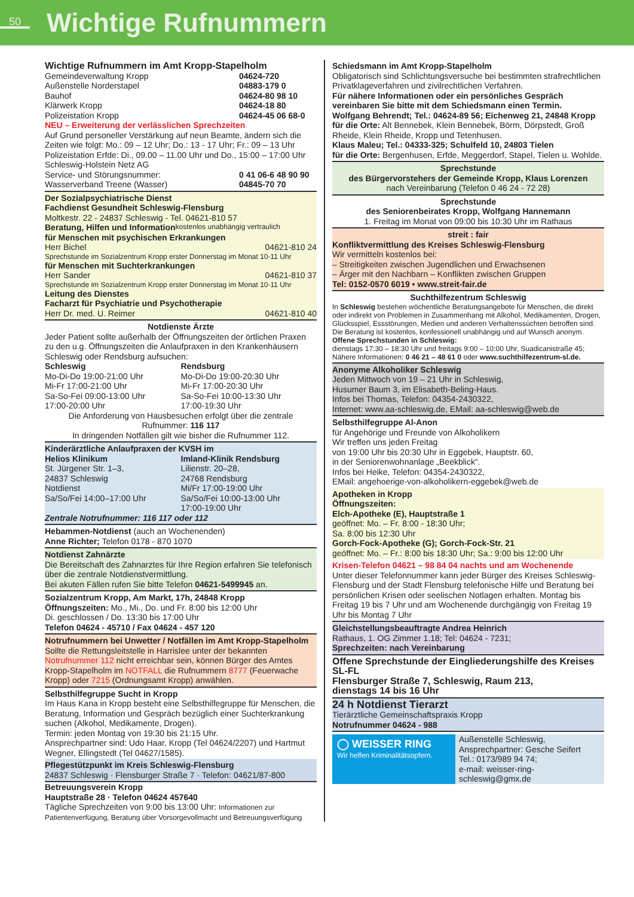50
Wichtige Rufnummern
Wichtige Rufnummern im Amt Kropp-Stapelholm
Gemeindeverwaltung Kropp 04624-720
Außenstelle Norderstapel 04883-179 0
Bauhof 04624-80 98 10
Klärwerk Kropp 04624-18 80
Polizeistation Kropp 04624-45 06 68-0
NEU – Erweiterung der verlässlichen Sprechzeiten
Auf Grund personeller Verstärkung auf neun Beamte, ändern sich die Zeiten wie folgt: Mo.: 09 – 12 Uhr; Do.: 13 - 17 Uhr; Fr.: 09 – 13 Uhr
Polizeistation Erfde: Di., 09.00 – 11.00 Uhr und Do., 15:00 – 17:00 Uhr
Schleswig-Holstein Netz AG
Service- und Störungsnummer: 0 41 06-6 48 90 90
Wasserverband Treene (Wasser) 04845-70 70
Der Sozialpsychiatrische Dienst
Fachdienst Gesundheit Schleswig-Flensburg
Moltkestr. 22 - 24837 Schleswig - Tel. 04621-810 57
Beratung, Hilfen und Information kostenlos unabhängig vertraulich
für Menschen mit psychischen Erkrankungen
Herr Bichel 04621-810 24
Sprechstunde im Sozialzentrum Kropp erster Donnerstag im Monat 10-11 Uhr
für Menschen mit Suchterkrankungen
Herr Sander 04621-810 37
Sprechstunde im Sozialzentrum Kropp erster Donnerstag im Monat 10-11 Uhr
Leitung des Dienstes
Facharzt für Psychiatrie und Psychotherapie
Herr Dr. med. U. Reimer 04621-810 40
Notdienste Ärzte
Jeder Patient sollte außerhalb der Öffnungszeiten der örtlichen Praxen zu den u.g. Öffnungszeiten die Anlaufpraxen in den Krankenhäusern Schleswig oder Rendsburg aufsuchen:
Schleswig
Mo-Di-Do 19:00-21:00 Uhr
Mi-Fr 17:00-21:00 Uhr
Sa-So-Fei 09:00-13:00 Uhr
17:00-20:00 Uhr
Rendsburg
Mo-Di-Do 19:00-20:30 Uhr
Mi-Fr 17:00-20:30 Uhr
Sa-So-Fei 10:00-13:30 Uhr
17:00-19:30 Uhr
Die Anforderung von Hausbesuchen erfolgt über die zentrale Rufnummer: 116 117
In dringenden Notfällen gilt wie bisher die Rufnummer 112.
Kinderärztliche Anlaufpraxen der KVSH im
Helios Klinikum
St. Jürgener Str. 1–3,
24837 Schleswig
Notdienst
Sa/So/Fei 14:00–17:00 Uhr
Imland-Klinik Rendsburg
Lilienstr. 20–28,
24768 Rendsburg
Mi/Fr 17:00-19:00 Uhr
Sa/So/Fei 10:00-13:00 Uhr
17:00-19:00 Uhr
Zentrale Notrufnummer: 116 117 oder 112
Hebammen-Notdienst (auch an Wochenenden)
Anne Richter; Telefon 0178 - 870 1070
Notdienst Zahnärzte
Die Bereitschaft des Zahnarztes für Ihre Region erfahren Sie telefonisch über die zentrale Notdienstvermittlung.
Bei akuten Fällen rufen Sie bitte Telefon 04621-5499945 an.
Sozialzentrum Kropp, Am Markt, 17h, 24848 Kropp
Öffnungszeiten: Mo., Mi., Do. und Fr. 8:00 bis 12:00 Uhr
Di. geschlossen / Do. 13:30 bis 17:00 Uhr
Telefon 04624 - 45710 / Fax 04624 - 457 120
Notrufnummern bei Unwetter / Notfällen im Amt Kropp-Stapelholm
Sollte die Rettungsleitstelle in Harrislee unter der bekannten Notrufnummer 112 nicht erreichbar sein, können Bürger des Amtes Kropp-Stapelholm im NOTFALL die Rufnummern 8777 (Feuerwache Kropp) oder 7215 (Ordnungsamt Kropp) anwählen.
Selbsthilfegruppe Sucht in Kropp
Im Haus Kana in Kropp besteht eine Selbsthilfegruppe für Menschen, die Beratung, Information und Gespräch bezüglich einer Suchterkrankung suchen (Alkohol, Medikamente, Drogen).
Termin: jeden Montag von 19:30 bis 21:15 Uhr.
Ansprechpartner sind: Udo Haar, Kropp (Tel 04624/2207) und Hartmut Wegner, Ellingstedt (Tel 04627/1585).
Pflegestützpunkt im Kreis Schleswig-Flensburg
24837 Schleswig · Flensburger Straße 7 · Telefon: 04621/87-800
Betreuungsverein Kropp
Hauptstraße 28 · Telefon 04624 457640
Tägliche Sprechzeiten von 9:00 bis 13:00 Uhr: Informationen zur Patientenverfügung, Beratung über Vorsorgevollmacht und Betreuungsverfügung
Schiedsmann im Amt Kropp-Stapelholm
Obligatorisch sind Schlichtungsversuche bei bestimmten strafrechtlichen Privatklageverfahren und zivilrechtlichen Verfahren.
Für nähere Informationen oder ein persönliches Gespräch vereinbaren Sie bitte mit dem Schiedsmann einen Termin.
Wolfgang Behrendt; Tel.: 04624-89 56; Eichenweg 21, 24848 Kropp
für die Orte: Alt Bennebek, Klein Bennebek, Börm, Dörpstedt, Groß Rheide, Klein Rheide, Kropp und Tetenhusen.
Klaus Maleu; Tel.: 04333-325; Schulfeld 10, 24803 Tielen
für die Orte: Bergenhusen, Erfde, Meggerdorf, Stapel, Tielen u. Wohlde.
Sprechstunde
des Bürgervorstehers der Gemeinde Kropp, Klaus Lorenzen
nach Vereinbarung (Telefon 0 46 24 - 72 28)
Sprechstunde
des Seniorenbeirates Kropp, Wolfgang Hannemann
1. Freitag im Monat von 09:00 bis 10:30 Uhr im Rathaus
streit : fair
Konfliktvermittlung des Kreises Schleswig-Flensburg
Wir vermitteln kostenlos bei:
– Streitigkeiten zwischen Jugendlichen und Erwachsenen
– Ärger mit den Nachbarn – Konflikten zwischen Gruppen
Tel: 0152-0570 6019 • www.streit-fair.de
Suchthilfezentrum Schleswig
In Schleswig bestehen wöchentliche Beratungsangebote für Menschen, die direkt oder indirekt von Problemen in Zusammenhang mit Alkohol, Medikamenten, Drogen, Glücksspiel, Essstörungen, Medien und anderen Verhaltenssüchten betroffen sind.
Die Beratung ist kostenlos, konfessionell unabhängig und auf Wunsch anonym.
Offene Sprechstunden in Schleswig:
dienstags 17:30 – 18:30 Uhr und freitags 9:00 – 10:00 Uhr, Suadicanistraße 45;
Nähere Informationen: 0 46 21 – 48 61 0 oder www.suchthilfezentrum-sl.de.
Anonyme Alkoholiker Schleswig
Jeden Mittwoch von 19 – 21 Uhr in Schleswig,
Husumer Baum 3, im Elisabeth-Beling-Haus.
Infos bei Thomas, Telefon: 04354-2430322,
Internet: www.aa-schleswig.de, EMail: aa-schleswig@web.de
Selbsthilfegruppe Al-Anon
für Angehörige und Freunde von Alkoholikern
Wir treffen uns jeden Freitag
von 19:00 Uhr bis 20:30 Uhr in Eggebek, Hauptstr. 60,
in der Seniorenwohnanlage „Beekblick“.
Infos bei Heike, Telefon: 04354-2430322,
EMail: angehoerige-von-alkoholikern-eggebek@web.de
Apotheken in Kropp
Öffnungszeiten:
Elch-Apotheke (E), Hauptstraße 1
geöffnet: Mo. – Fr. 8:00 - 18:30 Uhr;
Sa. 8:00 bis 12:30 Uhr
Gorch-Fock-Apotheke (G); Gorch-Fock-Str. 21
geöffnet: Mo. – Fr.: 8:00 bis 18:30 Uhr; Sa.: 9:00 bis 12:00 Uhr
Krisen-Telefon 04621 – 98 84 04 nachts und am Wochenende
Unter dieser Telefonnummer kann jeder Bürger des Kreises Schleswig-Flensburg und der Stadt Flensburg telefonische Hilfe und Beratung bei persönlichen Krisen oder seelischen Notlagen erhalten. Montag bis Freitag 19 bis 7 Uhr und am Wochenende durchgängig von Freitag 19 Uhr bis Montag 7 Uhr
Gleichstellungsbeauftragte Andrea Heinrich
Rathaus, 1. OG Zimmer 1.18; Tel: 04624 - 7231;
Sprechzeiten: nach Vereinbarung
Offene Sprechstunde der Eingliederungshilfe des Kreises SL-FL
Flensburger Straße 7, Schleswig, Raum 213,
dienstags 14 bis 16 Uhr
24 h Notdienst Tierarzt
Tierärztliche Gemeinschaftspraxis Kropp
Notrufnummer 04624 - 988
◯ WEISSER RING
Wir helfen Kriminalitätsopfern.
Außenstelle Schleswig,
Ansprechpartner: Gesche Seifert
Tel.: 0173/989 94 74;
e-mail: weisser-ring-schleswig@gmx.de